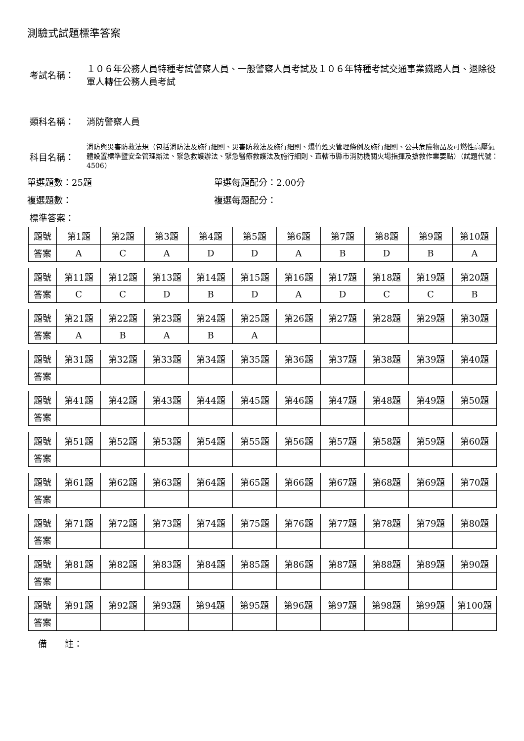測驗式試題標準答案
考試名稱： １０６年公務人員特種考試警察人員、一般警察人員考試及１０６年特種考試交通事業鐵路人員、退除役軍人轉任公務人員考試
類科名稱： 消防警察人員
科目名稱：
消防與災害防救法規（包括消防法及施行細則、災害防救法及施行細則、爆竹煙火管理條例及施行細則、公共危險物品及可燃性高壓氣體設置標準暨安全管理辦法、緊急救護辦法、緊急醫療救護法及施行細則、直轄市縣市消防機關火場指揮及搶救作業要點）（試題代號：4506）
單選題數：25題 單選每題配分：2.00分
複選題數： 複選每題配分：
標準答案：
| 題號 | 第1題 | 第2題 | 第3題 | 第4題 | 第5題 | 第6題 | 第7題 | 第8題 | 第9題 | 第10題 |
| 答案 | A | C | A | D | D | A | B | D | B | A |
| 題號 | 第11題 | 第12題 | 第13題 | 第14題 | 第15題 | 第16題 | 第17題 | 第18題 | 第19題 | 第20題 |
| 答案 | C | C | D | B | D | A | D | C | C | B |
| 題號 | 第21題 | 第22題 | 第23題 | 第24題 | 第25題 | 第26題 | 第27題 | 第28題 | 第29題 | 第30題 |
| 答案 | A | B | A | B | A | | | | | |
| 題號 | 第31題 | 第32題 | 第33題 | 第34題 | 第35題 | 第36題 | 第37題 | 第38題 | 第39題 | 第40題 |
| 答案 | | | | | | | | | | |
| 題號 | 第41題 | 第42題 | 第43題 | 第44題 | 第45題 | 第46題 | 第47題 | 第48題 | 第49題 | 第50題 |
| 答案 | | | | | | | | | | |
| 題號 | 第51題 | 第52題 | 第53題 | 第54題 | 第55題 | 第56題 | 第57題 | 第58題 | 第59題 | 第60題 |
| 答案 | | | | | | | | | | |
| 題號 | 第61題 | 第62題 | 第63題 | 第64題 | 第65題 | 第66題 | 第67題 | 第68題 | 第69題 | 第70題 |
| 答案 | | | | | | | | | | |
| 題號 | 第71題 | 第72題 | 第73題 | 第74題 | 第75題 | 第76題 | 第77題 | 第78題 | 第79題 | 第80題 |
| 答案 | | | | | | | | | | |
| 題號 | 第81題 | 第82題 | 第83題 | 第84題 | 第85題 | 第86題 | 第87題 | 第88題 | 第89題 | 第90題 |
| 答案 | | | | | | | | | | |
| 題號 | 第91題 | 第92題 | 第93題 | 第94題 | 第95題 | 第96題 | 第97題 | 第98題 | 第99題 | 第100題 |
| 答案 | | | | | | | | | | |
備　　註：